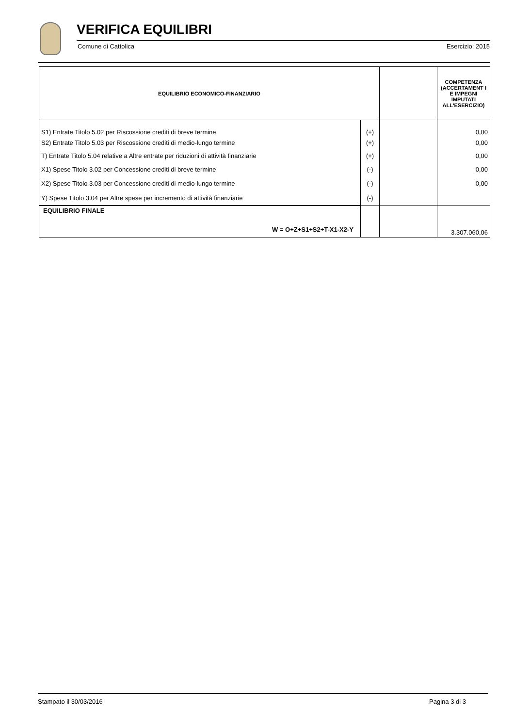VERIFICA EQUILIBRI
Comune di Cattolica Esercizio: 2015
| EQUILIBRIO ECONOMICO-FINANZIARIO | | | COMPETENZA (ACCERTAMENT I E IMPEGNI IMPUTATI ALL'ESERCIZIO) |
| --- | --- | --- | --- |
| S1) Entrate Titolo 5.02 per Riscossione crediti di breve termine | (+) | | 0,00 |
| S2) Entrate Titolo 5.03 per Riscossione crediti di medio-lungo termine | (+) | | 0,00 |
| T) Entrate Titolo 5.04 relative a Altre entrate per riduzioni di attività finanziarie | (+) | | 0,00 |
| X1) Spese Titolo 3.02 per Concessione crediti di breve termine | (-) | | 0,00 |
| X2) Spese Titolo 3.03 per Concessione crediti di medio-lungo termine | (-) | | 0,00 |
| Y) Spese Titolo 3.04 per Altre spese per incremento di attività finanziarie | (-) | | |
| EQUILIBRIO FINALE W = O+Z+S1+S2+T-X1-X2-Y | | | 3.307.060,06 |
Stampato il 30/03/2016 Pagina 3 di 3